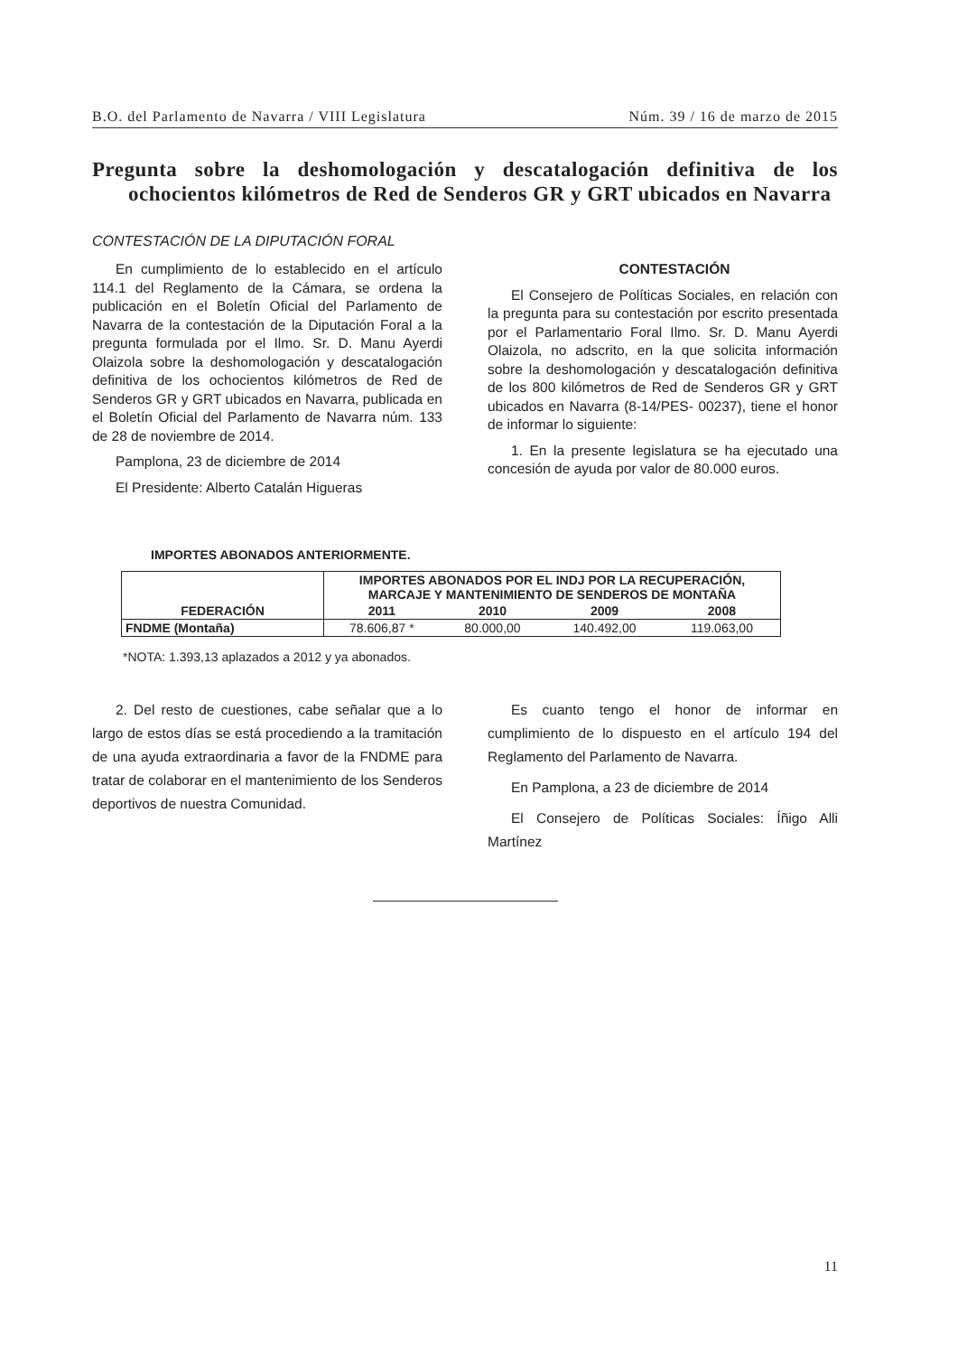B.O. del Parlamento de Navarra / VIII Legislatura Núm. 39 / 16 de marzo de 2015
Pregunta sobre la deshomologación y descatalogación definitiva de los ochocientos kilómetros de Red de Senderos GR y GRT ubicados en Navarra
CONTESTACIÓN DE LA DIPUTACIÓN FORAL
En cumplimiento de lo establecido en el artículo 114.1 del Reglamento de la Cámara, se ordena la publicación en el Boletín Oficial del Parlamento de Navarra de la contestación de la Diputación Foral a la pregunta formulada por el Ilmo. Sr. D. Manu Ayerdi Olaizola sobre la deshomologación y descatalogación definitiva de los ochocientos kilómetros de Red de Senderos GR y GRT ubicados en Navarra, publicada en el Boletín Oficial del Parlamento de Navarra núm. 133 de 28 de noviembre de 2014.
Pamplona, 23 de diciembre de 2014
El Presidente: Alberto Catalán Higueras
CONTESTACIÓN
El Consejero de Políticas Sociales, en relación con la pregunta para su contestación por escrito presentada por el Parlamentario Foral Ilmo. Sr. D. Manu Ayerdi Olaizola, no adscrito, en la que solicita información sobre la deshomologación y descatalogación definitiva de los 800 kilómetros de Red de Senderos GR y GRT ubicados en Navarra (8-14/PES- 00237), tiene el honor de informar lo siguiente:
1. En la presente legislatura se ha ejecutado una concesión de ayuda por valor de 80.000 euros.
IMPORTES ABONADOS ANTERIORMENTE.
| FEDERACIÓN | IMPORTES ABONADOS POR EL INDJ POR LA RECUPERACIÓN, MARCAJE Y MANTENIMIENTO DE SENDEROS DE MONTAÑA | | | |
| --- | --- | --- | --- | --- |
| | 2011 | 2010 | 2009 | 2008 |
| FNDME (Montaña) | 78.606,87 * | 80.000,00 | 140.492,00 | 119.063,00 |
*NOTA: 1.393,13 aplazados a 2012 y ya abonados.
2. Del resto de cuestiones, cabe señalar que a lo largo de estos días se está procediendo a la tramitación de una ayuda extraordinaria a favor de la FNDME para tratar de colaborar en el mantenimiento de los Senderos deportivos de nuestra Comunidad.
Es cuanto tengo el honor de informar en cumplimiento de lo dispuesto en el artículo 194 del Reglamento del Parlamento de Navarra.
En Pamplona, a 23 de diciembre de 2014
El Consejero de Políticas Sociales: Íñigo Alli Martínez
11